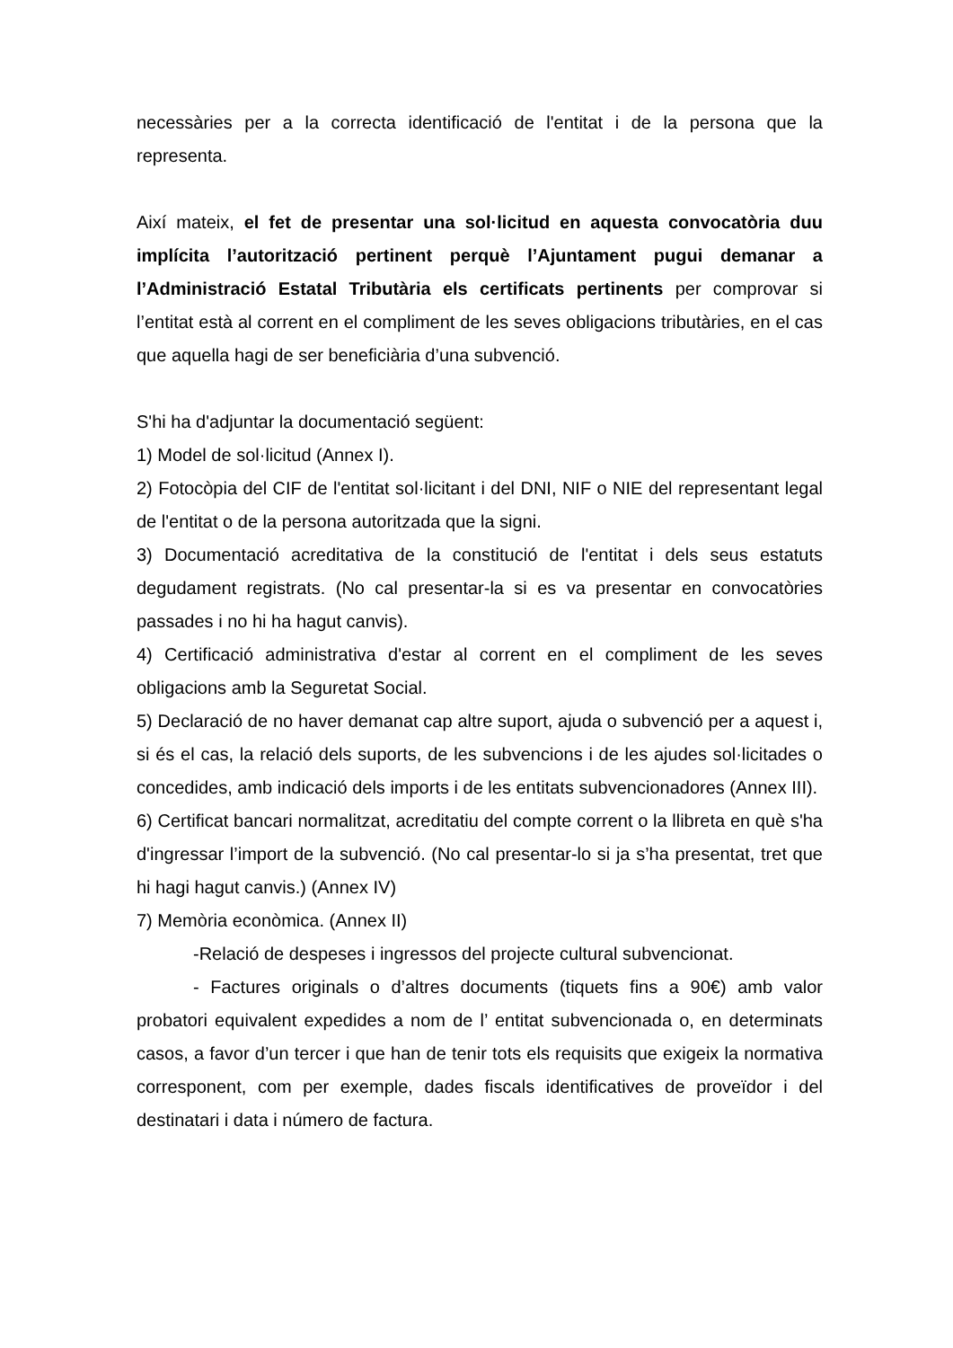necessàries per a la correcta identificació de l'entitat i de la persona que la representa.
Així mateix, el fet de presentar una sol·licitud en aquesta convocatòria duu implícita l’autorització pertinent perquè l’Ajuntament pugui demanar a l’Administració Estatal Tributària els certificats pertinents per comprovar si l’entitat està al corrent en el compliment de les seves obligacions tributàries, en el cas que aquella hagi de ser beneficiària d’una subvenció.
S'hi ha d'adjuntar la documentació següent:
1) Model de sol·licitud (Annex I).
2) Fotocòpia del CIF de l'entitat sol·licitant i del DNI, NIF o NIE del representant legal de l'entitat o de la persona autoritzada que la signi.
3) Documentació acreditativa de la constitució de l'entitat i dels seus estatuts degudament registrats. (No cal presentar-la si es va presentar en convocatòries passades i no hi ha hagut canvis).
4) Certificació administrativa d'estar al corrent en el compliment de les seves obligacions amb la Seguretat Social.
5) Declaració de no haver demanat cap altre suport, ajuda o subvenció per a aquest i, si és el cas, la relació dels suports, de les subvencions i de les ajudes sol·licitades o concedides, amb indicació dels imports i de les entitats subvencionadores (Annex III).
6) Certificat bancari normalitzat, acreditatiu del compte corrent o la llibreta en què s'ha d'ingressar l’import de la subvenció. (No cal presentar-lo si ja s’ha presentat, tret que hi hagi hagut canvis.) (Annex IV)
7) Memòria econòmica. (Annex II)
-Relació de despeses i ingressos del projecte cultural subvencionat.
- Factures originals o d’altres documents (tiquets fins a 90€) amb valor probatori equivalent expedides a nom de l’ entitat subvencionada o, en determinats casos, a favor d’un tercer i que han de tenir tots els requisits que exigeix la normativa corresponent, com per exemple, dades fiscals identificatives de proveïdor i del destinatari i data i número de factura.